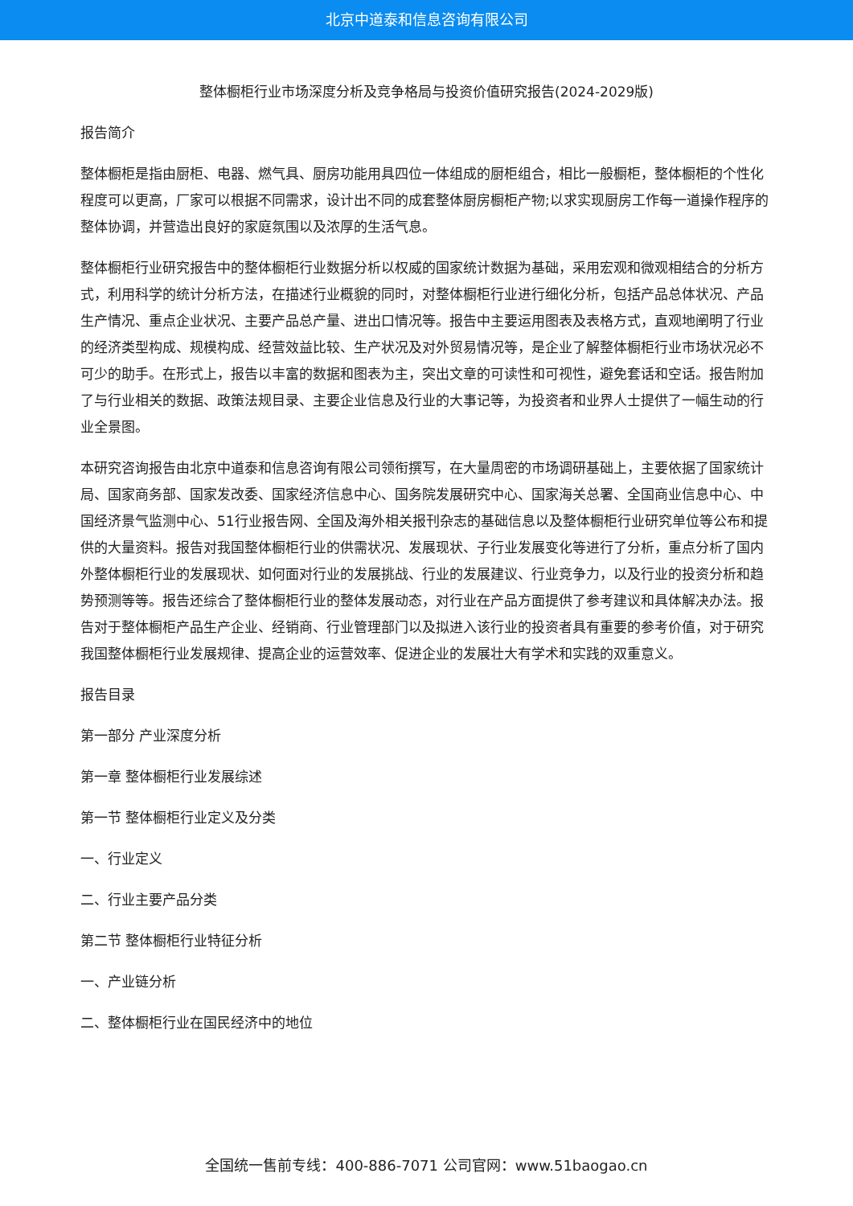北京中道泰和信息咨询有限公司
整体橱柜行业市场深度分析及竞争格局与投资价值研究报告(2024-2029版)
报告简介
整体橱柜是指由厨柜、电器、燃气具、厨房功能用具四位一体组成的厨柜组合，相比一般橱柜，整体橱柜的个性化程度可以更高，厂家可以根据不同需求，设计出不同的成套整体厨房橱柜产物;以求实现厨房工作每一道操作程序的整体协调，并营造出良好的家庭氛围以及浓厚的生活气息。
整体橱柜行业研究报告中的整体橱柜行业数据分析以权威的国家统计数据为基础，采用宏观和微观相结合的分析方式，利用科学的统计分析方法，在描述行业概貌的同时，对整体橱柜行业进行细化分析，包括产品总体状况、产品生产情况、重点企业状况、主要产品总产量、进出口情况等。报告中主要运用图表及表格方式，直观地阐明了行业的经济类型构成、规模构成、经营效益比较、生产状况及对外贸易情况等，是企业了解整体橱柜行业市场状况必不可少的助手。在形式上，报告以丰富的数据和图表为主，突出文章的可读性和可视性，避免套话和空话。报告附加了与行业相关的数据、政策法规目录、主要企业信息及行业的大事记等，为投资者和业界人士提供了一幅生动的行业全景图。
本研究咨询报告由北京中道泰和信息咨询有限公司领衔撰写，在大量周密的市场调研基础上，主要依据了国家统计局、国家商务部、国家发改委、国家经济信息中心、国务院发展研究中心、国家海关总署、全国商业信息中心、中国经济景气监测中心、51行业报告网、全国及海外相关报刊杂志的基础信息以及整体橱柜行业研究单位等公布和提供的大量资料。报告对我国整体橱柜行业的供需状况、发展现状、子行业发展变化等进行了分析，重点分析了国内外整体橱柜行业的发展现状、如何面对行业的发展挑战、行业的发展建议、行业竞争力，以及行业的投资分析和趋势预测等等。报告还综合了整体橱柜行业的整体发展动态，对行业在产品方面提供了参考建议和具体解决办法。报告对于整体橱柜产品生产企业、经销商、行业管理部门以及拟进入该行业的投资者具有重要的参考价值，对于研究我国整体橱柜行业发展规律、提高企业的运营效率、促进企业的发展壮大有学术和实践的双重意义。
报告目录
第一部分 产业深度分析
第一章 整体橱柜行业发展综述
第一节 整体橱柜行业定义及分类
一、行业定义
二、行业主要产品分类
第二节 整体橱柜行业特征分析
一、产业链分析
二、整体橱柜行业在国民经济中的地位
全国统一售前专线：400-886-7071 公司官网：www.51baogao.cn